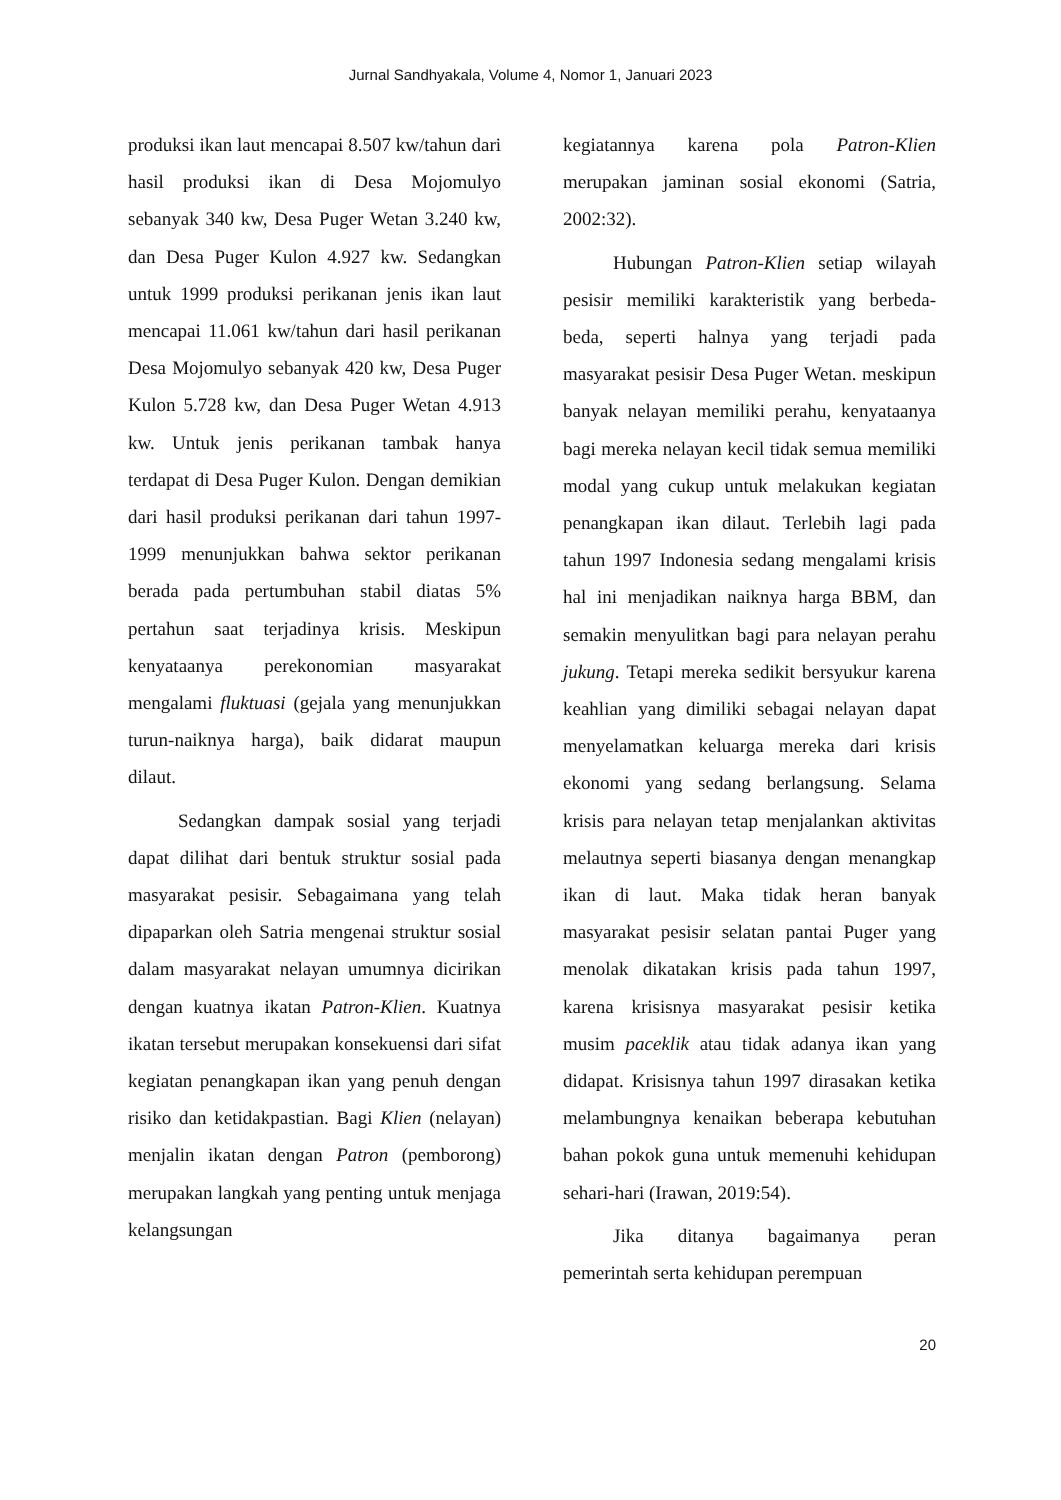Jurnal Sandhyakala, Volume 4, Nomor 1, Januari 2023
produksi ikan laut mencapai 8.507 kw/tahun dari hasil produksi ikan di Desa Mojomulyo sebanyak 340 kw, Desa Puger Wetan 3.240 kw, dan Desa Puger Kulon 4.927 kw. Sedangkan untuk 1999 produksi perikanan jenis ikan laut mencapai 11.061 kw/tahun dari hasil perikanan Desa Mojomulyo sebanyak 420 kw, Desa Puger Kulon 5.728 kw, dan Desa Puger Wetan 4.913 kw. Untuk jenis perikanan tambak hanya terdapat di Desa Puger Kulon. Dengan demikian dari hasil produksi perikanan dari tahun 1997-1999 menunjukkan bahwa sektor perikanan berada pada pertumbuhan stabil diatas 5% pertahun saat terjadinya krisis. Meskipun kenyataanya perekonomian masyarakat mengalami fluktuasi (gejala yang menunjukkan turun-naiknya harga), baik didarat maupun dilaut.
Sedangkan dampak sosial yang terjadi dapat dilihat dari bentuk struktur sosial pada masyarakat pesisir. Sebagaimana yang telah dipaparkan oleh Satria mengenai struktur sosial dalam masyarakat nelayan umumnya dicirikan dengan kuatnya ikatan Patron-Klien. Kuatnya ikatan tersebut merupakan konsekuensi dari sifat kegiatan penangkapan ikan yang penuh dengan risiko dan ketidakpastian. Bagi Klien (nelayan) menjalin ikatan dengan Patron (pemborong) merupakan langkah yang penting untuk menjaga kelangsungan
kegiatannya karena pola Patron-Klien merupakan jaminan sosial ekonomi (Satria, 2002:32).
Hubungan Patron-Klien setiap wilayah pesisir memiliki karakteristik yang berbeda-beda, seperti halnya yang terjadi pada masyarakat pesisir Desa Puger Wetan. meskipun banyak nelayan memiliki perahu, kenyataanya bagi mereka nelayan kecil tidak semua memiliki modal yang cukup untuk melakukan kegiatan penangkapan ikan dilaut. Terlebih lagi pada tahun 1997 Indonesia sedang mengalami krisis hal ini menjadikan naiknya harga BBM, dan semakin menyulitkan bagi para nelayan perahu jukung. Tetapi mereka sedikit bersyukur karena keahlian yang dimiliki sebagai nelayan dapat menyelamatkan keluarga mereka dari krisis ekonomi yang sedang berlangsung. Selama krisis para nelayan tetap menjalankan aktivitas melautnya seperti biasanya dengan menangkap ikan di laut. Maka tidak heran banyak masyarakat pesisir selatan pantai Puger yang menolak dikatakan krisis pada tahun 1997, karena krisisnya masyarakat pesisir ketika musim paceklik atau tidak adanya ikan yang didapat. Krisisnya tahun 1997 dirasakan ketika melambungnya kenaikan beberapa kebutuhan bahan pokok guna untuk memenuhi kehidupan sehari-hari (Irawan, 2019:54).
Jika ditanya bagaimanya peran pemerintah serta kehidupan perempuan
20